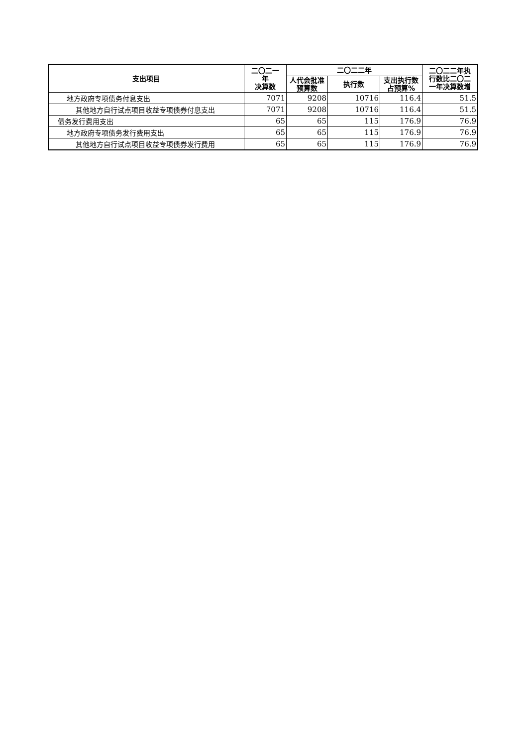| 支出项目 | 二〇二一 年 决算数 | 二〇二二年 | | | 二〇二二年执 行数比二〇二 一年决算数增 |
| --- | --- | --- | --- | --- | --- |
| | | 人代会批准 预算数 | 执行数 | 支出执行数 占预算% | |
| 地方政府专项债务付息支出 | 7071 | 9208 | 10716 | 116.4 | 51.5 |
| 其他地方自行试点项目收益专项债券付息支出 | 7071 | 9208 | 10716 | 116.4 | 51.5 |
| 债务发行费用支出 | 65 | 65 | 115 | 176.9 | 76.9 |
| 地方政府专项债务发行费用支出 | 65 | 65 | 115 | 176.9 | 76.9 |
| 其他地方自行试点项目收益专项债券发行费用 | 65 | 65 | 115 | 176.9 | 76.9 |